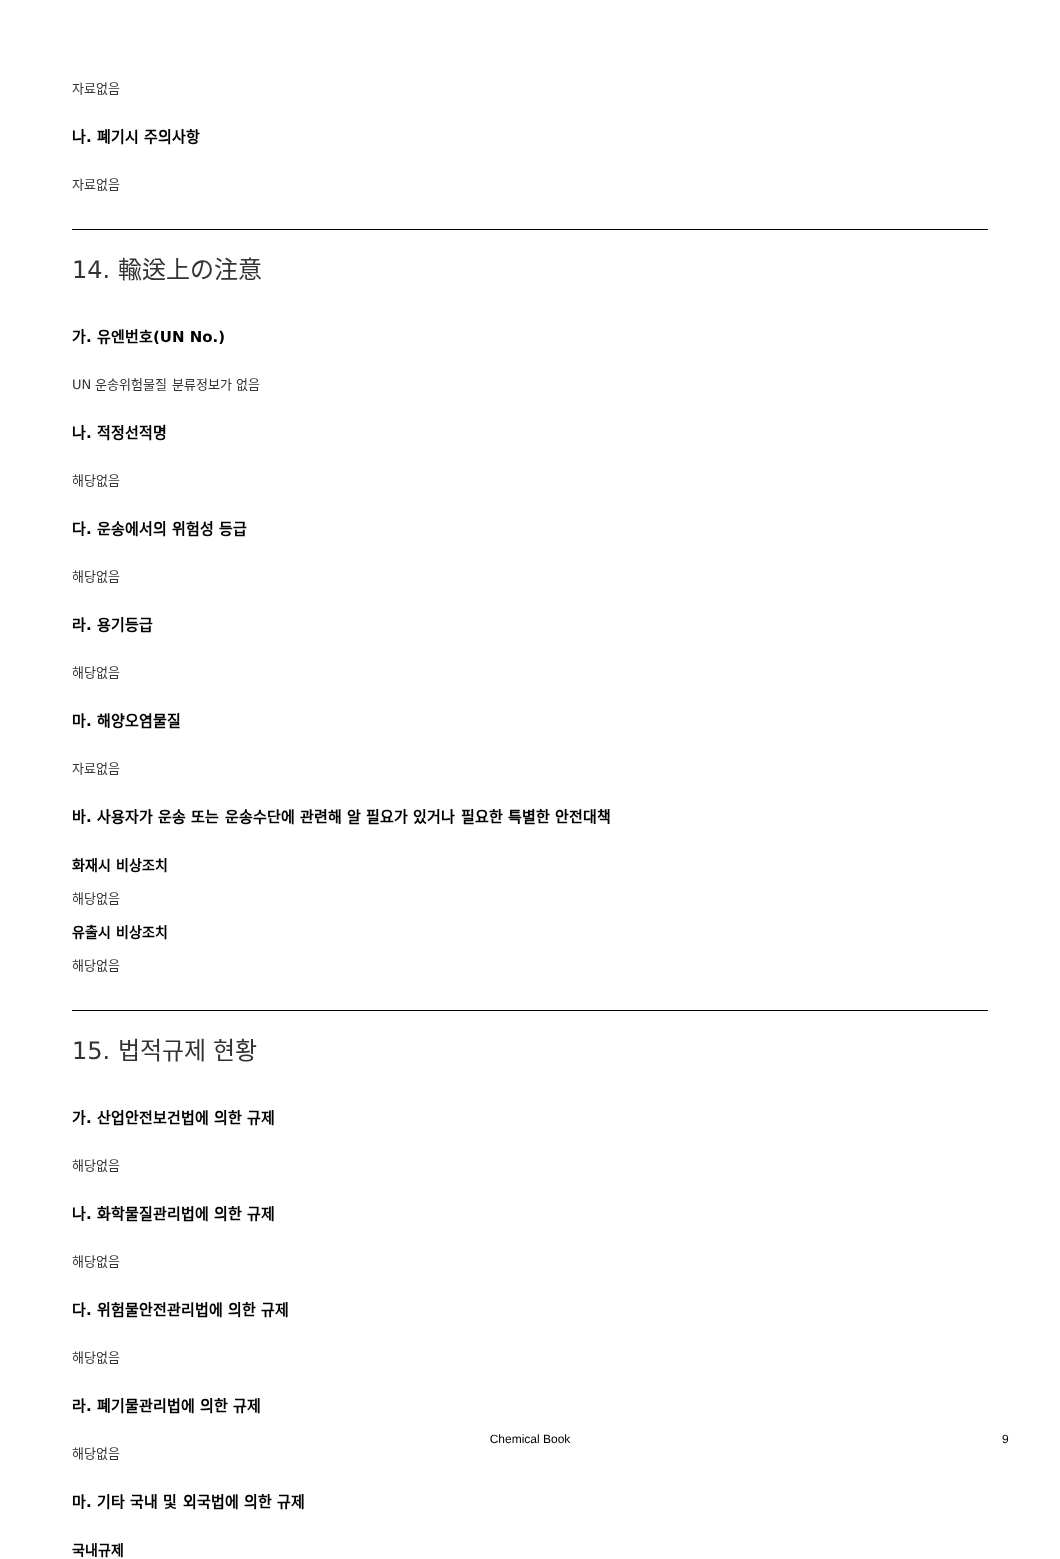자료없음
나. 폐기시 주의사항
자료없음
14. 輸送上の注意
가. 유엔번호(UN No.)
UN 운송위험물질 분류정보가 없음
나. 적정선적명
해당없음
다. 운송에서의 위험성 등급
해당없음
라. 용기등급
해당없음
마. 해양오염물질
자료없음
바. 사용자가 운송 또는 운송수단에 관련해 알 필요가 있거나 필요한 특별한 안전대책
화재시 비상조치
해당없음
유출시 비상조치
해당없음
15. 법적규제 현황
가. 산업안전보건법에 의한 규제
해당없음
나. 화학물질관리법에 의한 규제
해당없음
다. 위험물안전관리법에 의한 규제
해당없음
라. 폐기물관리법에 의한 규제
해당없음
마. 기타 국내 및 외국법에 의한 규제
국내규제
Chemical Book 9